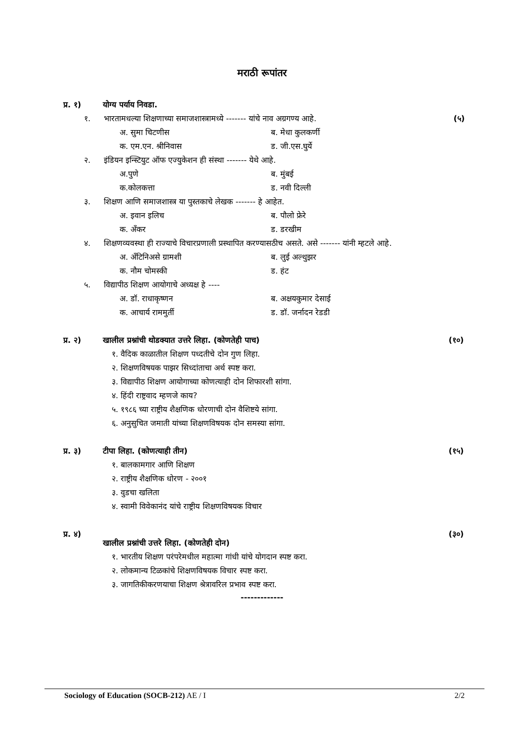मराठी रूपांतर
प्र. १) योग्य पर्याय निवडा.
१. भारतामधल्या शिक्षणाच्या समाजशास्त्रामध्ये ------- यांचे नाव अग्रगण्य आहे.
(५)
अ. सुमा चिटणीस
ब. मेधा कुलकर्णी
क. एम.एन. श्रीनिवास
ड. जी.एस.घुर्ये
२. इंडियन इन्स्टियुट ऑफ एज्युकेशन ही संस्था ------- येथे आहे.
अ.पुणे
ब. मुंबई
क.कोलकत्ता
ड. नवी दिल्ली
३. शिक्षण आणि समाजशास्त्र या पुस्तकाचे लेखक ------- हे आहेत.
अ. इवान इलिच
ब. पौलो फ्रेरे
क. अँकर
ड. डरखीम
४. शिक्षणव्यवस्था ही राज्याचे विचारप्रणाली प्रस्थापित करण्यासठीच असते. असे ------- यांनी म्हटले आहे.
अ. अँटिनिअसे ग्रामशी
ब. लुई अल्थुझर
क. नौम चोमस्की
ड. हंट
५. विद्यापीठ शिक्षण आयोगाचे अध्यक्ष हे ----
अ. डॉ. राधाकृष्णन
ब. अक्षयकुमार देसाई
क. आचार्य राममुर्ती
ड. डॉ. जर्नादन रेडडी
प्र. २) खालील प्रश्नांची थोडक्यात उत्तरे लिहा. (कोणतेही पाच)
(१०)
१. वैदिक काळातील शिक्षण पध्दतीचे दोन गुण लिहा.
२. शिक्षणविषयक पाझर सिध्दांताचा अर्थ स्पष्ट करा.
३. विद्यापीठ शिक्षण आयोगाच्या कोणत्याही दोन शिफारशी सांगा.
४. हिंदी राष्ट्रवाद म्हणजे काय?
५. १९८६ च्या राष्ट्रीय शैक्षणिक धोरणाची दोन वैशिष्टये सांगा.
६. अनुसुचित जमाती यांच्या शिक्षणविषयक दोन समस्या सांगा.
प्र. ३) टीपा लिहा. (कोणत्याही तीन) (१५)
१. बालकामगार आणि शिक्षण
२. राष्ट्रीय शैक्षणिक धोरण - २००१
३. वुडचा खलिता
४. स्वामी विवेकानंद यांचे राष्ट्रीय शिक्षणविषयक विचार
प्र. ४)
खालील प्रश्नांची उत्तरे लिहा. (कोणतेही दोन)
(३०)
१. भारतीय शिक्षण परंपरेमधील महात्मा गांधी यांचे योगदान स्पष्ट करा.
२. लोकमान्य टिळकांचे शिक्षणविषयक विचार स्पष्ट करा.
३. जागतिकीकरणयाचा शिक्षण श्रेत्रावरिल प्रभाव स्पष्ट करा.
-------------
Sociology of Education (SOCB-212) AE / I
2/2